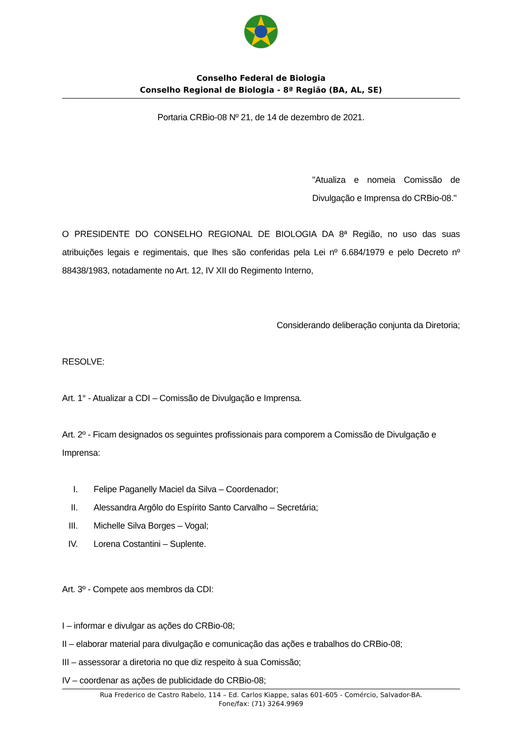Conselho Federal de Biologia
Conselho Regional de Biologia - 8ª Região (BA, AL, SE)
Portaria CRBio-08 Nº 21, de 14 de dezembro de 2021.
"Atualiza e nomeia Comissão de Divulgação e Imprensa do CRBio-08."
O PRESIDENTE DO CONSELHO REGIONAL DE BIOLOGIA DA 8ª Região, no uso das suas atribuições legais e regimentais, que lhes são conferidas pela Lei nº 6.684/1979 e pelo Decreto nº 88438/1983, notadamente no Art. 12, IV XII do Regimento Interno,
Considerando deliberação conjunta da Diretoria;
RESOLVE:
Art. 1° - Atualizar a CDI – Comissão de Divulgação e Imprensa.
Art. 2º - Ficam designados os seguintes profissionais para comporem a Comissão de Divulgação e Imprensa:
I. Felipe Paganelly Maciel da Silva – Coordenador;
II. Alessandra Argôlo do Espírito Santo Carvalho – Secretária;
III. Michelle Silva Borges – Vogal;
IV. Lorena Costantini – Suplente.
Art. 3º - Compete aos membros da CDI:
I – informar e divulgar as ações do CRBio-08;
II – elaborar material para divulgação e comunicação das ações e trabalhos do CRBio-08;
III – assessorar a diretoria no que diz respeito à sua Comissão;
IV – coordenar as ações de publicidade do CRBio-08;
Rua Frederico de Castro Rabelo, 114 – Ed. Carlos Kiappe, salas 601-605 - Comércio, Salvador-BA.
Fone/fax: (71) 3264.9969